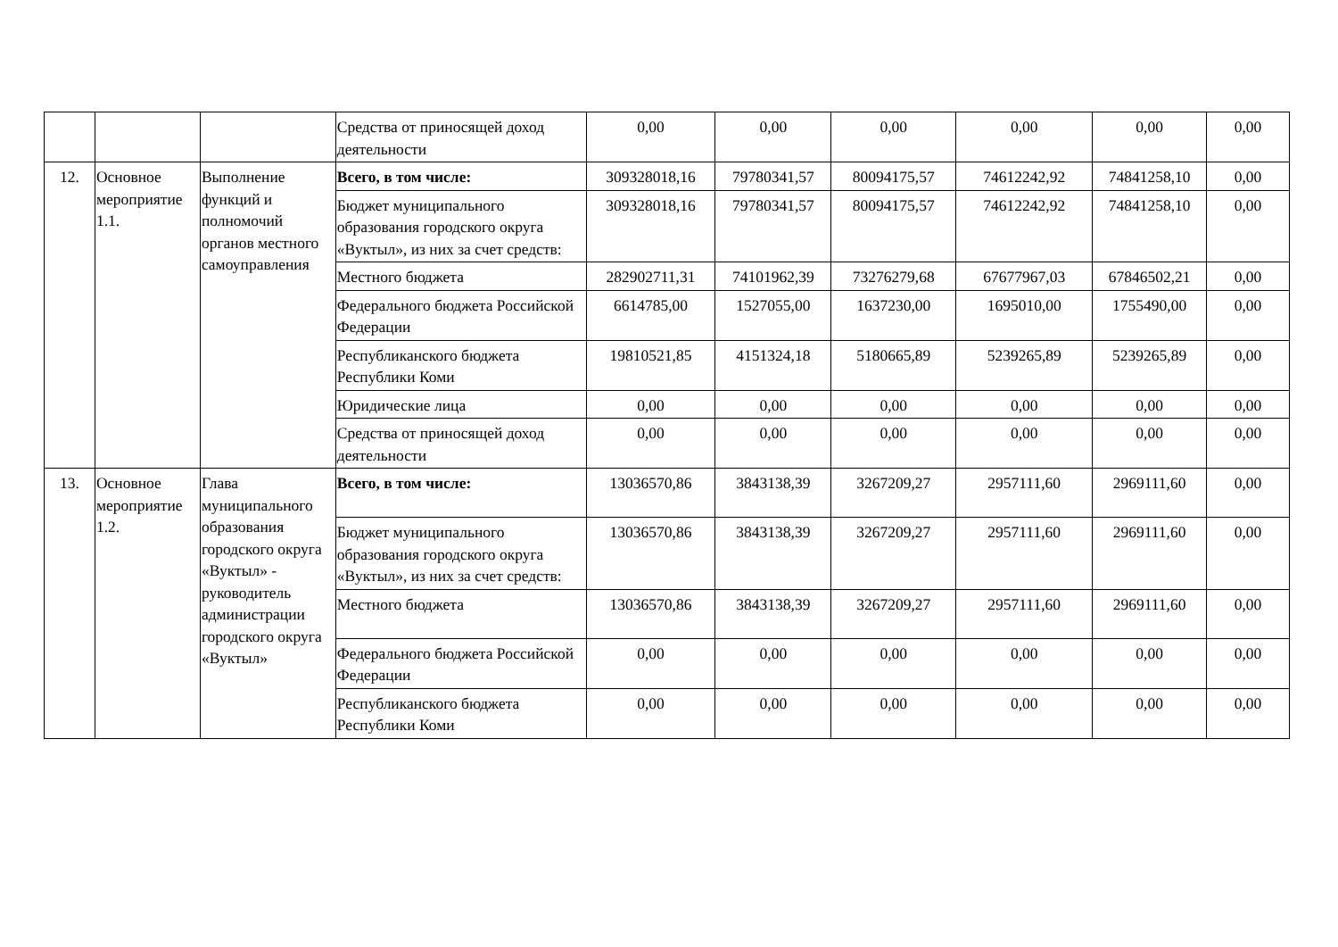| | | | Средства от приносящей доход деятельности | 0,00 | 0,00 | 0,00 | 0,00 | 0,00 | 0,00 |
| 12. | Основное мероприятие 1.1. | Выполнение функций и полномочий органов местного самоуправления | Всего, в том числе: | 309328018,16 | 79780341,57 | 80094175,57 | 74612242,92 | 74841258,10 | 0,00 |
| | | | Бюджет муниципального образования городского округа «Вуктыл», из них за счет средств: | 309328018,16 | 79780341,57 | 80094175,57 | 74612242,92 | 74841258,10 | 0,00 |
| | | | Местного бюджета | 282902711,31 | 74101962,39 | 73276279,68 | 67677967,03 | 67846502,21 | 0,00 |
| | | | Федерального бюджета Российской Федерации | 6614785,00 | 1527055,00 | 1637230,00 | 1695010,00 | 1755490,00 | 0,00 |
| | | | Республиканского бюджета Республики Коми | 19810521,85 | 4151324,18 | 5180665,89 | 5239265,89 | 5239265,89 | 0,00 |
| | | | Юридические лица | 0,00 | 0,00 | 0,00 | 0,00 | 0,00 | 0,00 |
| | | | Средства от приносящей доход деятельности | 0,00 | 0,00 | 0,00 | 0,00 | 0,00 | 0,00 |
| 13. | Основное мероприятие 1.2. | Глава муниципального образования городского округа «Вуктыл» - руководитель администрации городского округа «Вуктыл» | Всего, в том числе: | 13036570,86 | 3843138,39 | 3267209,27 | 2957111,60 | 2969111,60 | 0,00 |
| | | | Бюджет муниципального образования городского округа «Вуктыл», из них за счет средств: | 13036570,86 | 3843138,39 | 3267209,27 | 2957111,60 | 2969111,60 | 0,00 |
| | | | Местного бюджета | 13036570,86 | 3843138,39 | 3267209,27 | 2957111,60 | 2969111,60 | 0,00 |
| | | | Федерального бюджета Российской Федерации | 0,00 | 0,00 | 0,00 | 0,00 | 0,00 | 0,00 |
| | | | Республиканского бюджета Республики Коми | 0,00 | 0,00 | 0,00 | 0,00 | 0,00 | 0,00 |